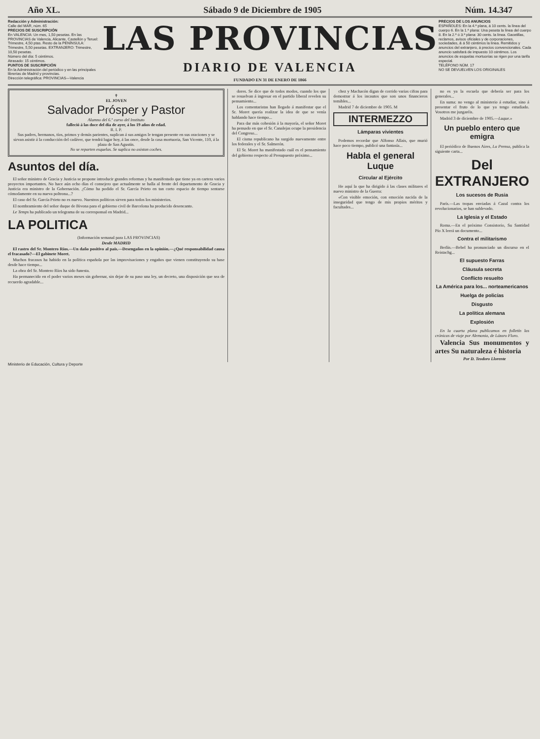Año XL. Sábado 9 de Diciembre de 1905 Núm. 14.347
Redacción y Administración:
Calle del MAR, núm. 65
PRECIOS DE SUSCRIPCIÓN
En VALENCIA: Un mes, 1,50 pesetas. En las PROVINCIAS de Valencia, Alicante, Castellón y Teruel: Trimestre, 4,50 ptas. Resto de la PENÍNSULA: Trimestre, 5,50 pesetas. EXTRANJERO: Trimestre, 10,50 pesetas.
Número del día: 5 céntimos.
Atrasado: 15 céntimos.
PUNTOS DE SUSCRIPCIÓN
En la Administración del periódico y en las principales librerías de Madrid y provincias.
Dirección telegráfica: PROVINCIAS—Valencia
LAS PROVINCIAS
DIARIO DE VALENCIA
FUNDADO EN 31 DE ENERO DE 1866
PRECIOS DE LOS ANUNCIOS
ESPAÑOLES: En la 4.ª plana, á 10 cents. la línea del cuerpo 6. En la 1.ª plana: Una peseta la línea del cuerpo 8. En la 2.ª ó 3.ª plana: 30 cents. la línea. Gacetillas, reclamos, avisos oficiales y de corporaciones, sociedades, & á 50 céntimos la línea. Remitidos y anuncios del extranjero, á precios convencionales. Cada anuncio satisfará de impuesto 10 céntimos. Los anuncios de esquelas mortuorias se rigen por una tarifa especial.
TELÉFONO NÚM. 17
NO SE DEVUELVEN LOS ORIGINALES
✝
EL JOVEN
Salvador Prósper y Pastor
Alumno del 6.º curso del Instituto
falleció á las doce del día de ayer, á los 19 años de edad.
R. I. P.
Sus padres, hermanos, tíos, primos y demás parientes, suplican á sus amigos le tengan presente en sus oraciones y se sirvan asistir á la conducción del cadáver, que tendrá lugar hoy, á las once, desde la casa mortuoria, San Vicente, 110, á la plaza de San Agustín.
No se reparten esquelas. Se suplica no asistan coches.
Asuntos del día.
El señor ministro de Gracia y Justicia se propone introducir grandes reformas y ha manifestado que tiene ya en cartera varios proyectos importantes. No hace aún ocho días el consejero que actualmente se halla al frente del departamento de Gracia y Justicia era ministro de la Gobernación. ¿Cómo ha podido el Sr. García Prieto en tan corto espacio de tiempo sentarse cómodamente en su nueva poltrona...?
El caso del Sr. García Prieto no es nuevo. Nuestros políticos sirven para todos los ministerios.
El nombramiento del señor duque de Bivona para el gobierno civil de Barcelona ha producido desencanto.
Le Temps ha publicado un telegrama de su corresponsal en Madrid...
LA POLITICA
(Información semanal para LAS PROVINCIAS)
Desde MADRID
El rastro del Sr. Montero Ríos.—Un daño positivo al país.—Desengaños en la opinión.—¿Qué responsabilidad causa el fracasado?—El gabinete Moret.
Muchos fracasos ha habido en la política española por las improvisaciones y engaños que vienen constituyendo su base desde hace tiempo...
La obra del Sr. Montero Ríos ha sido funesta.
Ha permanecido en el poder varios meses sin gobernar, sin dejar de su paso una ley, un decreto, una disposición que sea de recuerdo agradable...
dores. Se dice que de todos modos, cuando los que se resuelvan á ingresar en el partido liberal revelen su pensamiento...
Los comentaristas han llegado á manifestar que el Sr. Moret quería realizar la idea de que se venía hablando hace tiempo...
Para dar más cohesión á la mayoría, el señor Moret ha pensado en que el Sr. Canalejas ocupe la presidencia del Congreso...
El cisma republicano ha surgido nuevamente entre los federales y el Sr. Salmerón.
El Sr. Moret ha manifestado cuál es el pensamiento del gobierno respecto al Presupuesto próximo...
chez y Machacón digan de corrido varias cifras para demostrar á los incautos que son unos financieros temibles...
Madrid 7 de diciembre de 1905. M
INTERMEZZO
Lámparas vivientes
Podemos recordar que Alfonso Allais, que murió hace poco tiempo, publicó una fantasía...
Habla el general Luque
Circular al Ejército
He aquí la que ha dirigido á las clases militares el nuevo ministro de la Guerra:
«Con visible emoción, con emoción nacida de la inseguridad que tengo de mis propios méritos y facultades...
no es ya la escuela que debería ser para los generales...
En suma: no vengo al ministerio á estudiar, sino á presentar el fruto de lo que ya tengo estudiado. Vosotros me juzgaréis.
Madrid 3 de diciembre de 1905.—Luque.»
Un pueblo entero que emigra
El periódico de Buenos Aires, La Prensa, publica la siguiente carta...
Del EXTRANJERO
Los sucesos de Rusia
París.—Las tropas enviadas á Cazal contra los revolucionarios, se han sublevado.
La Iglesia y el Estado
Roma.—En el próximo Consistorio, Su Santidad Pío X leerá un documento...
Contra el militarismo
Berlín.—Bebel ha pronunciado un discurso en el Reistachg...
El supuesto Farras
Cláusula secreta
Conflicto resuelto
La América para los... norteamericanos
Huelga de policías
Disgusto
La política alemana
Explosión
En la cuarta plana publicamos en folletín las crónicas de viaje por Alemania, de Lázaro Floro.
Valencia Sus monumentos y artes Su naturaleza é historia
Por D. Teodoro Llorente
Ministerio de Educación, Cultura y Deporte